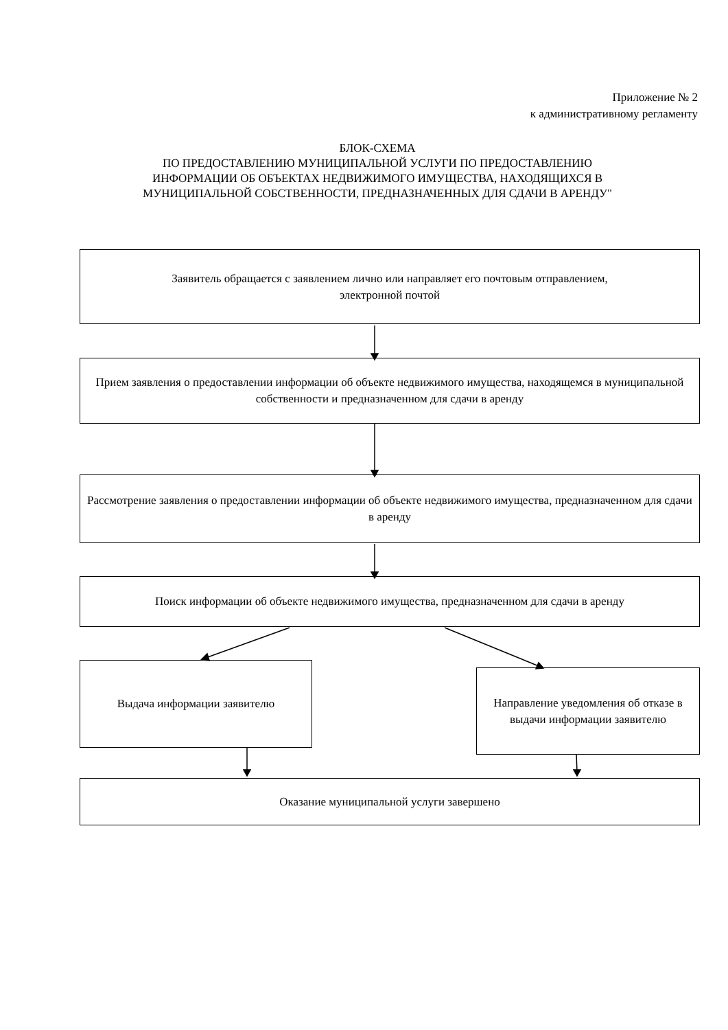Приложение № 2
к административному регламенту
БЛОК-СХЕМА
ПО ПРЕДОСТАВЛЕНИЮ МУНИЦИПАЛЬНОЙ УСЛУГИ ПО ПРЕДОСТАВЛЕНИЮ ИНФОРМАЦИИ ОБ ОБЪЕКТАХ НЕДВИЖИМОГО ИМУЩЕСТВА, НАХОДЯЩИХСЯ В МУНИЦИПАЛЬНОЙ СОБСТВЕННОСТИ, ПРЕДНАЗНАЧЕННЫХ ДЛЯ СДАЧИ В АРЕНДУ"
Заявитель обращается с заявлением лично или направляет его почтовым отправлением,
электронной почтой
Прием заявления о предоставлении информации об объекте недвижимого имущества, находящемся в муниципальной собственности и предназначенном для сдачи в аренду
Рассмотрение заявления о предоставлении информации об объекте недвижимого имущества, предназначенном для сдачи в аренду
Поиск информации об объекте недвижимого имущества, предназначенном для сдачи в аренду
Выдача информации заявителю
Направление уведомления об отказе в выдачи информации заявителю
Оказание муниципальной услуги завершено